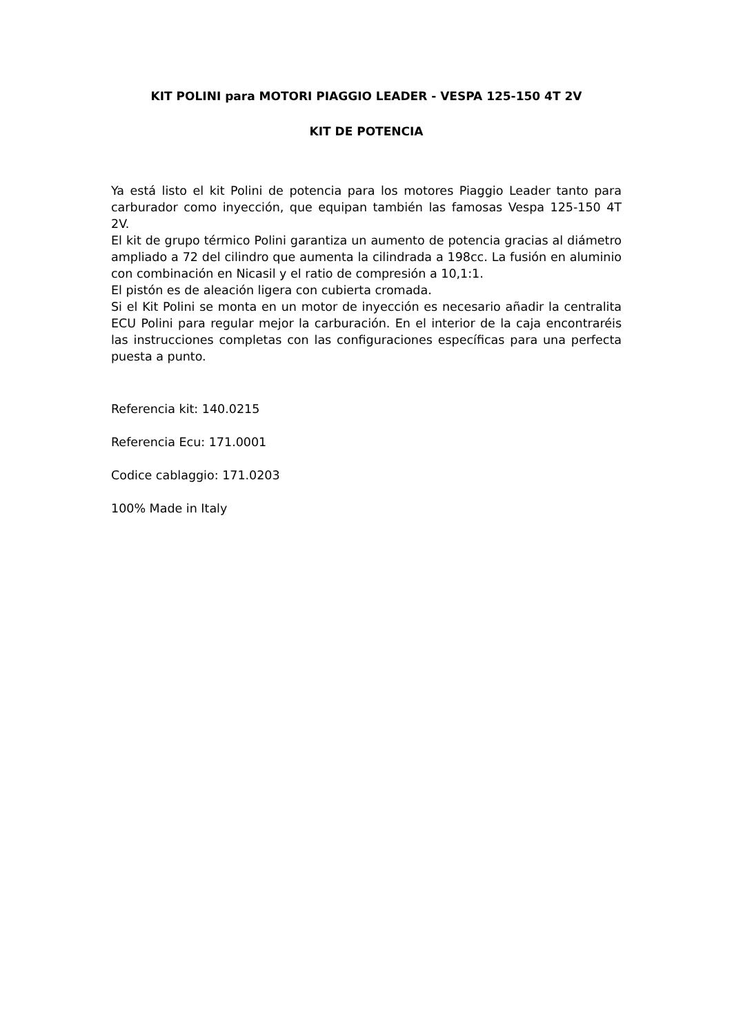KIT POLINI para MOTORI PIAGGIO LEADER - VESPA 125-150 4T 2V
KIT DE POTENCIA
Ya está listo el kit Polini de potencia para los motores Piaggio Leader tanto para carburador como inyección, que equipan también las famosas Vespa 125-150 4T 2V.
El kit de grupo térmico Polini garantiza un aumento de potencia gracias al diámetro ampliado a 72 del cilindro que aumenta la cilindrada a 198cc. La fusión en aluminio con combinación en Nicasil y el ratio de compresión a 10,1:1.
El pistón es de aleación ligera con cubierta cromada.
Si el Kit Polini se monta en un motor de inyección es necesario añadir la centralita ECU Polini para regular mejor la carburación. En el interior de la caja encontraréis las instrucciones completas con las configuraciones específicas para una perfecta puesta a punto.
Referencia kit: 140.0215
Referencia Ecu: 171.0001
Codice cablaggio: 171.0203
100% Made in Italy